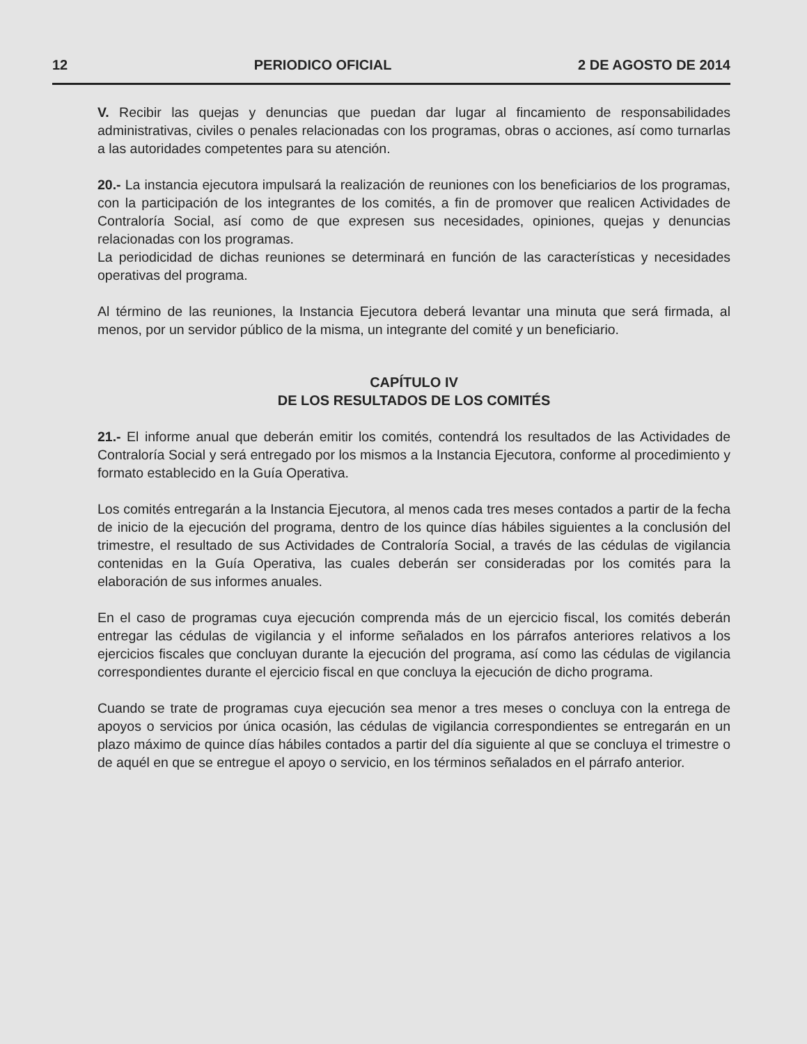12 PERIODICO OFICIAL 2 DE AGOSTO DE 2014
V. Recibir las quejas y denuncias que puedan dar lugar al fincamiento de responsabilidades administrativas, civiles o penales relacionadas con los programas, obras o acciones, así como turnarlas a las autoridades competentes para su atención.
20.- La instancia ejecutora impulsará la realización de reuniones con los beneficiarios de los programas, con la participación de los integrantes de los comités, a fin de promover que realicen Actividades de Contraloría Social, así como de que expresen sus necesidades, opiniones, quejas y denuncias relacionadas con los programas.
La periodicidad de dichas reuniones se determinará en función de las características y necesidades operativas del programa.
Al término de las reuniones, la Instancia Ejecutora deberá levantar una minuta que será firmada, al menos, por un servidor público de la misma, un integrante del comité y un beneficiario.
CAPÍTULO IV
DE LOS RESULTADOS DE LOS COMITÉS
21.- El informe anual que deberán emitir los comités, contendrá los resultados de las Actividades de Contraloría Social y será entregado por los mismos a la Instancia Ejecutora, conforme al procedimiento y formato establecido en la Guía Operativa.
Los comités entregarán a la Instancia Ejecutora, al menos cada tres meses contados a partir de la fecha de inicio de la ejecución del programa, dentro de los quince días hábiles siguientes a la conclusión del trimestre, el resultado de sus Actividades de Contraloría Social, a través de las cédulas de vigilancia contenidas en la Guía Operativa, las cuales deberán ser consideradas por los comités para la elaboración de sus informes anuales.
En el caso de programas cuya ejecución comprenda más de un ejercicio fiscal, los comités deberán entregar las cédulas de vigilancia y el informe señalados en los párrafos anteriores relativos a los ejercicios fiscales que concluyan durante la ejecución del programa, así como las cédulas de vigilancia correspondientes durante el ejercicio fiscal en que concluya la ejecución de dicho programa.
Cuando se trate de programas cuya ejecución sea menor a tres meses o concluya con la entrega de apoyos o servicios por única ocasión, las cédulas de vigilancia correspondientes se entregarán en un plazo máximo de quince días hábiles contados a partir del día siguiente al que se concluya el trimestre o de aquél en que se entregue el apoyo o servicio, en los términos señalados en el párrafo anterior.